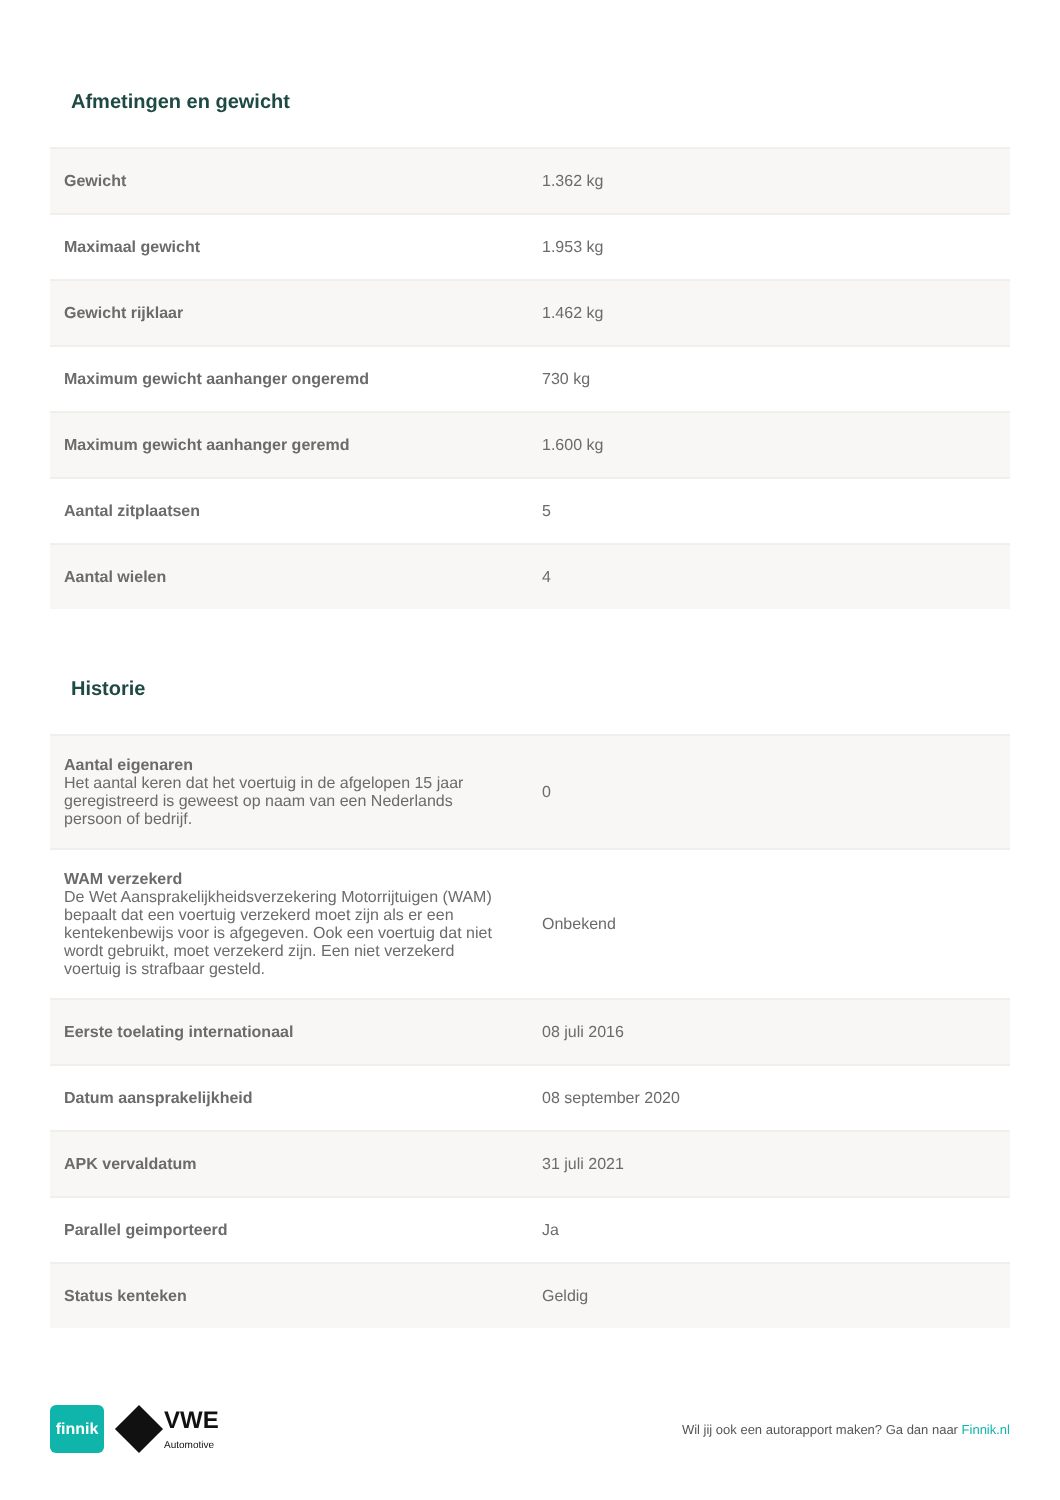Afmetingen en gewicht
| Gewicht | 1.362 kg |
| Maximaal gewicht | 1.953 kg |
| Gewicht rijklaar | 1.462 kg |
| Maximum gewicht aanhanger ongeremd | 730 kg |
| Maximum gewicht aanhanger geremd | 1.600 kg |
| Aantal zitplaatsen | 5 |
| Aantal wielen | 4 |
Historie
| Aantal eigenaren Het aantal keren dat het voertuig in de afgelopen 15 jaar geregistreerd is geweest op naam van een Nederlands persoon of bedrijf. | 0 |
| WAM verzekerd De Wet Aansprakelijkheidsverzekering Motorrijtuigen (WAM) bepaalt dat een voertuig verzekerd moet zijn als er een kentekenbewijs voor is afgegeven. Ook een voertuig dat niet wordt gebruikt, moet verzekerd zijn. Een niet verzekerd voertuig is strafbaar gesteld. | Onbekend |
| Eerste toelating internationaal | 08 juli 2016 |
| Datum aansprakelijkheid | 08 september 2020 |
| APK vervaldatum | 31 juli 2021 |
| Parallel geimporteerd | Ja |
| Status kenteken | Geldig |
finnik
VWE
Automotive
Wil jij ook een autorapport maken? Ga dan naar Finnik.nl